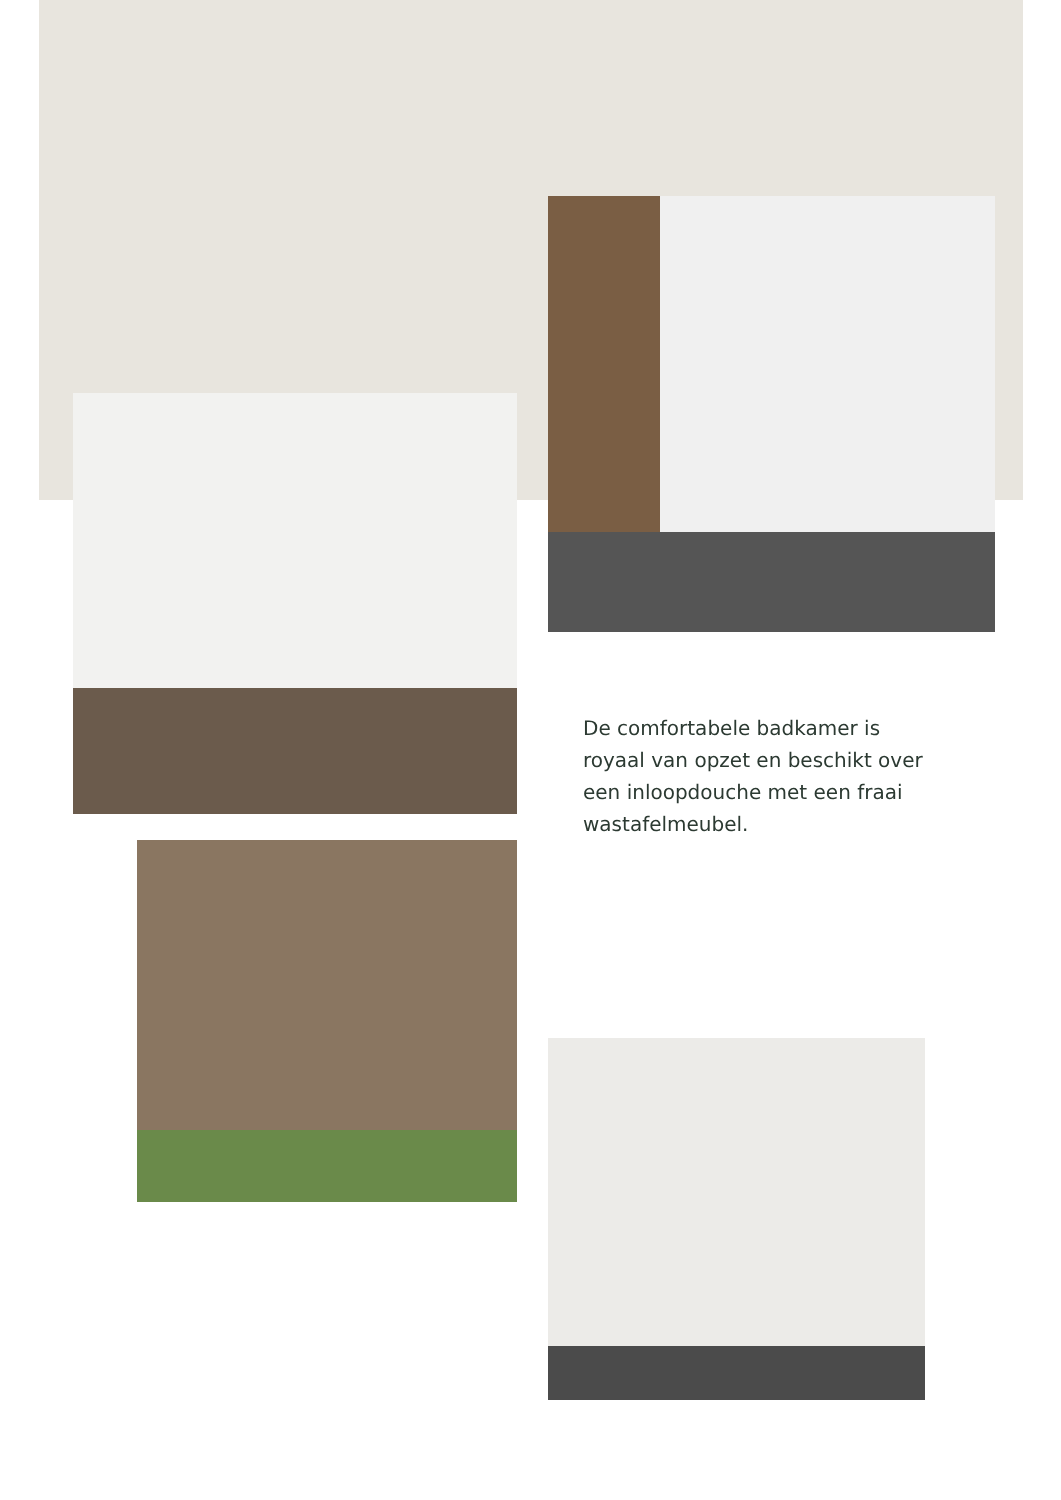De comfortabele badkamer is royaal van opzet en beschikt over een inloopdouche met een fraai wastafelmeubel.